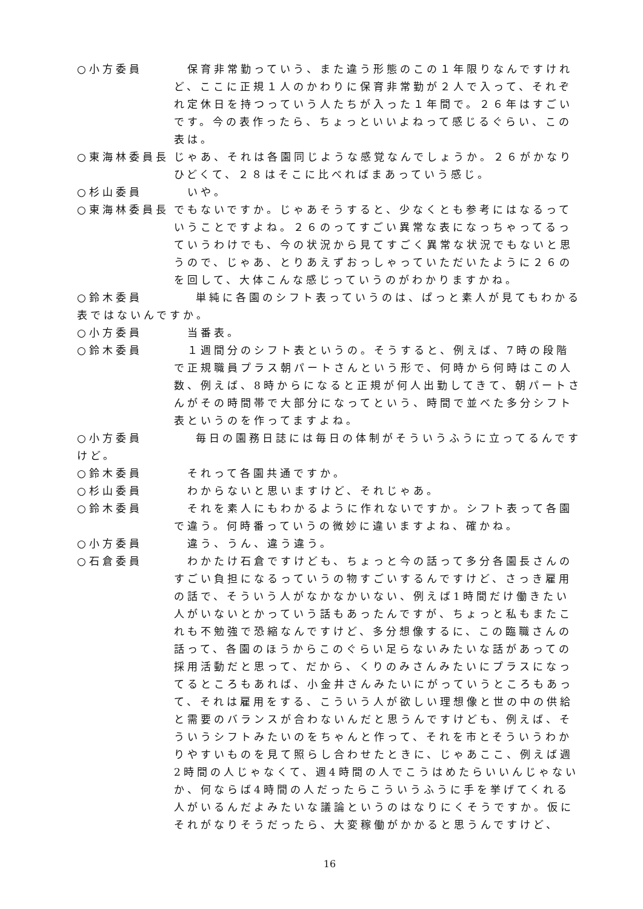○小方委員 　保育非常勤っていう、また違う形態のこの１年限りなんですけれど、ここに正規１人のかわりに保育非常勤が２人で入って、それぞれ定休日を持つっていう人たちが入った１年間で。２６年はすごいです。今の表作ったら、ちょっといいよねって感じるぐらい、この表は。
○東海林委員長 じゃあ、それは各園同じような感覚なんでしょうか。２６がかなりひどくて、２８はそこに比べればまあっていう感じ。
○杉山委員 　いや。
○東海林委員長 でもないですか。じゃあそうすると、少なくとも参考にはなるっていうことですよね。２６のってすごい異常な表になっちゃってるっていうわけでも、今の状況から見てすごく異常な状況でもないと思うので、じゃあ、とりあえずおっしゃっていただいたように２６のを回して、大体こんな感じっていうのがわかりますかね。
○鈴木委員　　　　単純に各園のシフト表っていうのは、ぱっと素人が見てもわかる表ではないんですか。
○小方委員 　当番表。
○鈴木委員 　１週間分のシフト表というの。そうすると、例えば、7時の段階で正規職員プラス朝パートさんという形で、何時から何時はこの人数、例えば、8時からになると正規が何人出勤してきて、朝パートさんがその時間帯で大部分になってという、時間で並べた多分シフト表というのを作ってますよね。
○小方委員　　　　毎日の園務日誌には毎日の体制がそういうふうに立ってるんですけど。
○鈴木委員 　それって各園共通ですか。
○杉山委員 　わからないと思いますけど、それじゃあ。
○鈴木委員 　それを素人にもわかるように作れないですか。シフト表って各園で違う。何時番っていうの微妙に違いますよね、確かね。
○小方委員 　違う、うん、違う違う。
○石倉委員 　わかたけ石倉ですけども、ちょっと今の話って多分各園長さんのすごい負担になるっていうの物すごいするんですけど、さっき雇用の話で、そういう人がなかなかいない、例えば1時間だけ働きたい人がいないとかっていう話もあったんですが、ちょっと私もまたこれも不勉強で恐縮なんですけど、多分想像するに、この臨職さんの話って、各園のほうからこのぐらい足らないみたいな話があっての採用活動だと思って、だから、くりのみさんみたいにプラスになってるところもあれば、小金井さんみたいにがっていうところもあって、それは雇用をする、こういう人が欲しい理想像と世の中の供給と需要のバランスが合わないんだと思うんですけども、例えば、そういうシフトみたいのをちゃんと作って、それを市とそういうわかりやすいものを見て照らし合わせたときに、じゃあここ、例えば週2時間の人じゃなくて、週4時間の人でこうはめたらいいんじゃないか、何ならば4時間の人だったらこういうふうに手を挙げてくれる人がいるんだよみたいな議論というのはなりにくそうですか。仮にそれがなりそうだったら、大変稼働がかかると思うんですけど、
16